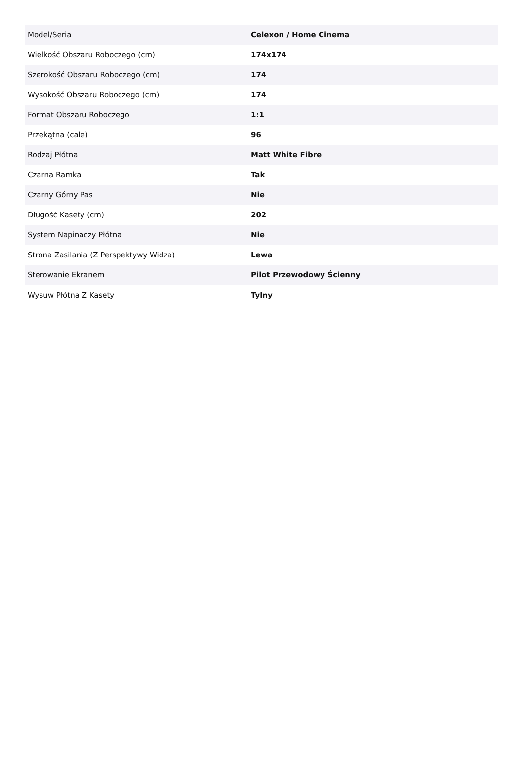| Model/Seria | Celexon / Home Cinema |
| Wielkość Obszaru Roboczego (cm) | 174x174 |
| Szerokość Obszaru Roboczego (cm) | 174 |
| Wysokość Obszaru Roboczego (cm) | 174 |
| Format Obszaru Roboczego | 1:1 |
| Przekątna (cale) | 96 |
| Rodzaj Płótna | Matt White Fibre |
| Czarna Ramka | Tak |
| Czarny Górny Pas | Nie |
| Długość Kasety (cm) | 202 |
| System Napinaczy Płótna | Nie |
| Strona Zasilania (Z Perspektywy Widza) | Lewa |
| Sterowanie Ekranem | Pilot Przewodowy Ścienny |
| Wysuw Płótna Z Kasety | Tylny |